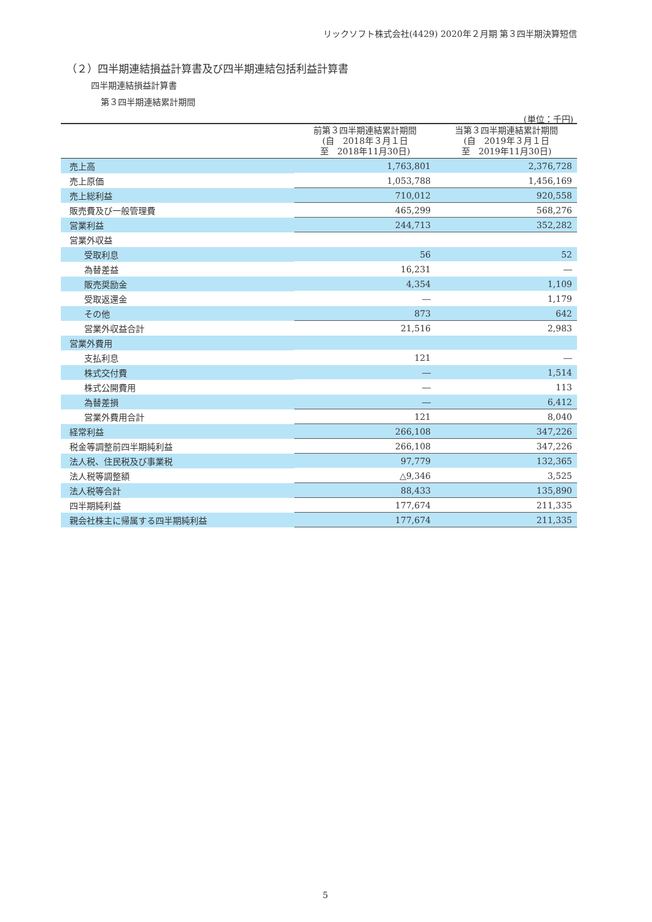リックソフト株式会社(4429) 2020年２月期 第３四半期決算短信
（２）四半期連結損益計算書及び四半期連結包括利益計算書
四半期連結損益計算書
第３四半期連結累計期間
(単位：千円)
| | 前第３四半期連結累計期間 (自 2018年３月１日 至 2018年11月30日) | 当第３四半期連結累計期間 (自 2019年３月１日 至 2019年11月30日) |
| --- | --- | --- |
| 売上高 | 1,763,801 | 2,376,728 |
| 売上原価 | 1,053,788 | 1,456,169 |
| 売上総利益 | 710,012 | 920,558 |
| 販売費及び一般管理費 | 465,299 | 568,276 |
| 営業利益 | 244,713 | 352,282 |
| 営業外収益 | | |
| 受取利息 | 56 | 52 |
| 為替差益 | 16,231 | ― |
| 販売奨励金 | 4,354 | 1,109 |
| 受取返還金 | ― | 1,179 |
| その他 | 873 | 642 |
| 営業外収益合計 | 21,516 | 2,983 |
| 営業外費用 | | |
| 支払利息 | 121 | ― |
| 株式交付費 | ― | 1,514 |
| 株式公開費用 | ― | 113 |
| 為替差損 | ― | 6,412 |
| 営業外費用合計 | 121 | 8,040 |
| 経常利益 | 266,108 | 347,226 |
| 税金等調整前四半期純利益 | 266,108 | 347,226 |
| 法人税、住民税及び事業税 | 97,779 | 132,365 |
| 法人税等調整額 | △9,346 | 3,525 |
| 法人税等合計 | 88,433 | 135,890 |
| 四半期純利益 | 177,674 | 211,335 |
| 親会社株主に帰属する四半期純利益 | 177,674 | 211,335 |
5